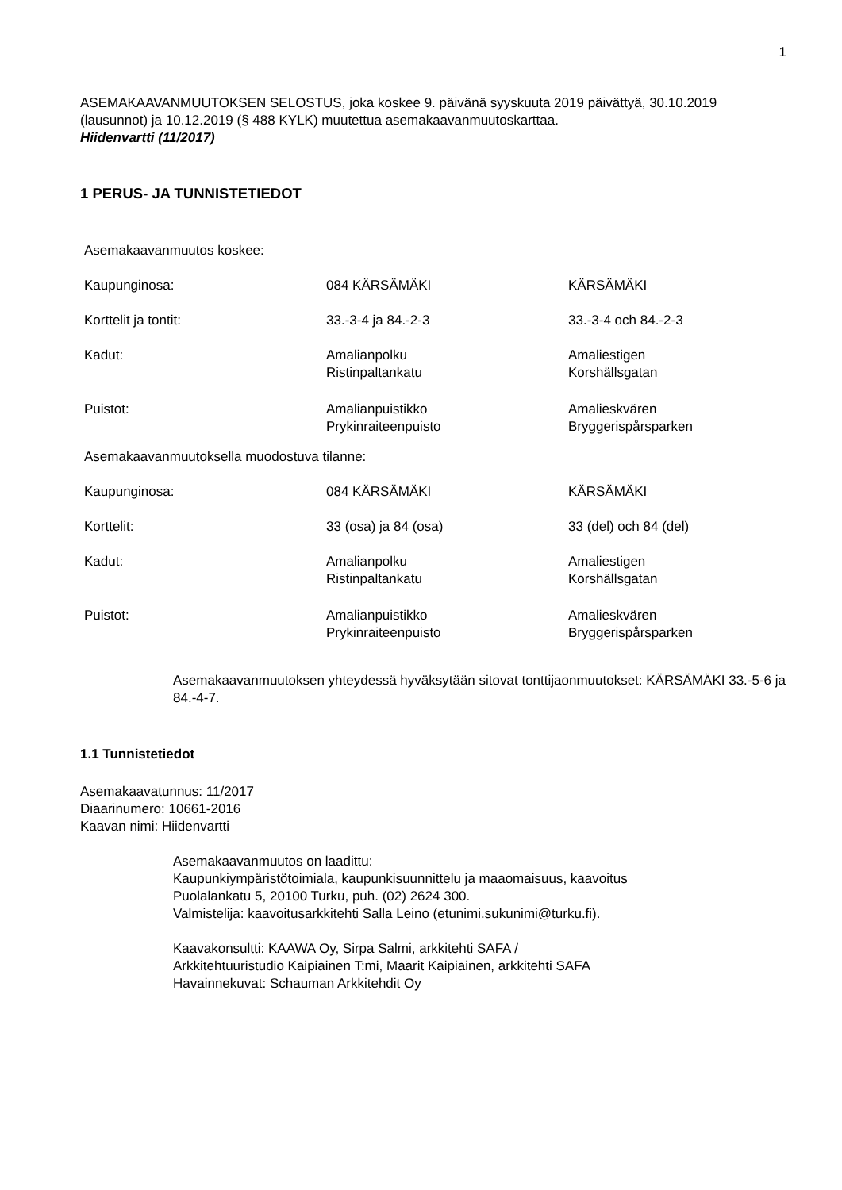1
ASEMAKAAVANMUUTOKSEN SELOSTUS, joka koskee 9. päivänä syyskuuta 2019 päivättyä, 30.10.2019 (lausunnot) ja 10.12.2019 (§ 488 KYLK) muutettua asemakaavanmuutoskarttaa.
Hiidenvartti (11/2017)
1 PERUS- JA TUNNISTETIEDOT
| Asemakaavanmuutos koskee: | | |
| Kaupunginosa: | 084 KÄRSÄMÄKI | KÄRSÄMÄKI |
| Korttelit ja tontit: | 33.-3-4 ja 84.-2-3 | 33.-3-4 och 84.-2-3 |
| Kadut: | Amalianpolku Ristinpaltankatu | Amaliestigen Korshällsgatan |
| Puistot: | Amalianpuistikko Prykinraiteenpuisto | Amalieskvären Bryggerispårsparken |
| Asemakaavanmuutoksella muodostuva tilanne: | | |
| Kaupunginosa: | 084 KÄRSÄMÄKI | KÄRSÄMÄKI |
| Korttelit: | 33 (osa) ja 84 (osa) | 33 (del) och 84 (del) |
| Kadut: | Amalianpolku Ristinpaltankatu | Amaliestigen Korshällsgatan |
| Puistot: | Amalianpuistikko Prykinraiteenpuisto | Amalieskvären Bryggerispårsparken |
Asemakaavanmuutoksen yhteydessä hyväksytään sitovat tonttijaonmuutokset: KÄRSÄMÄKI 33.-5-6 ja 84.-4-7.
1.1 Tunnistetiedot
Asemakaavatunnus: 11/2017
Diaarinumero: 10661-2016
Kaavan nimi: Hiidenvartti
Asemakaavanmuutos on laadittu:
Kaupunkiympäristötoimiala, kaupunkisuunnittelu ja maaomaisuus, kaavoitus
Puolalankatu 5, 20100 Turku, puh. (02) 2624 300.
Valmistelija: kaavoitusarkkitehti Salla Leino (etunimi.sukunimi@turku.fi).
Kaavakonsultti: KAAWA Oy, Sirpa Salmi, arkkitehti SAFA /
Arkkitehtuuristudio Kaipiainen T:mi, Maarit Kaipiainen, arkkitehti SAFA
Havainnekuvat: Schauman Arkkitehdit Oy